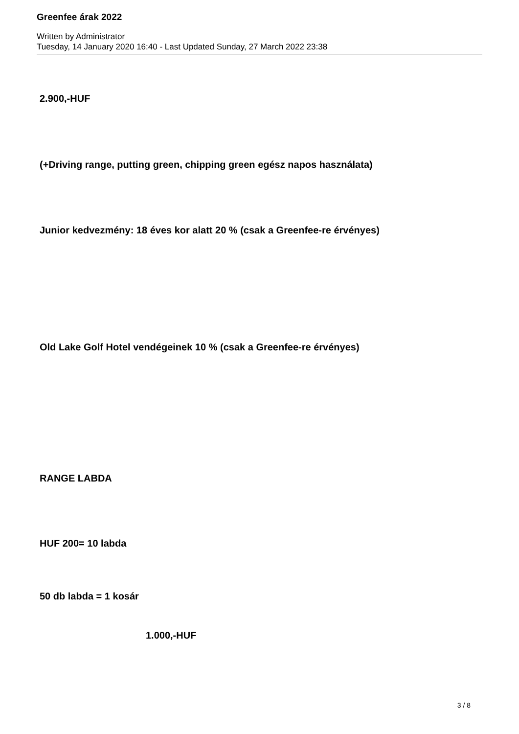Greenfee árak 2022
Written by Administrator
Tuesday, 14 January 2020 16:40 - Last Updated Sunday, 27 March 2022 23:38
2.900,-HUF
(+Driving range, putting green, chipping green egész napos használata)
Junior kedvezmény: 18 éves kor alatt 20 % (csak a Greenfee-re érvényes)
Old Lake Golf Hotel vendégeinek 10 % (csak a Greenfee-re érvényes)
RANGE LABDA
HUF 200= 10 labda
50 db labda = 1 kosár
1.000,-HUF
3 / 8